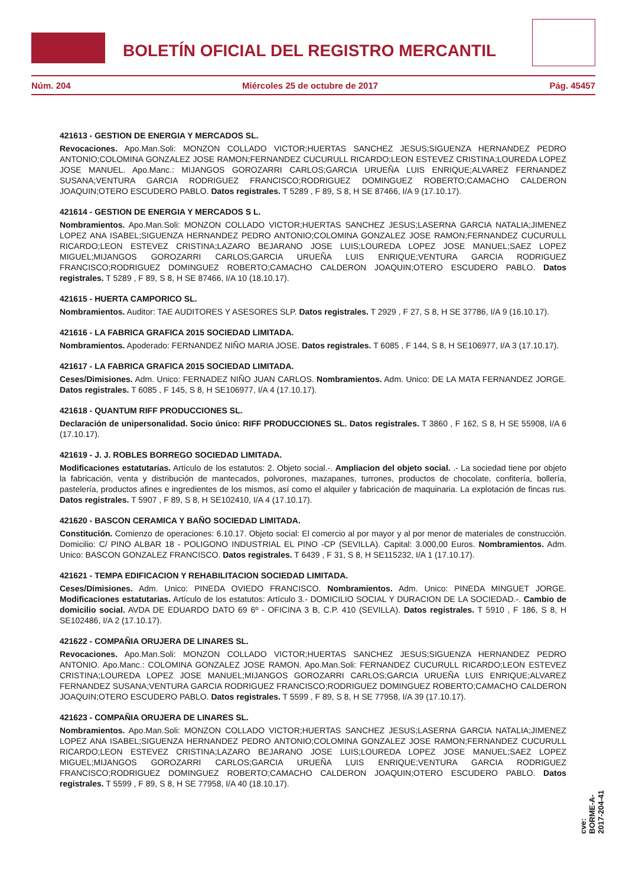BOLETÍN OFICIAL DEL REGISTRO MERCANTIL
Núm. 204 Miércoles 25 de octubre de 2017 Pág. 45457
421613 - GESTION DE ENERGIA Y MERCADOS SL.
Revocaciones. Apo.Man.Soli: MONZON COLLADO VICTOR;HUERTAS SANCHEZ JESUS;SIGUENZA HERNANDEZ PEDRO ANTONIO;COLOMINA GONZALEZ JOSE RAMON;FERNANDEZ CUCURULL RICARDO;LEON ESTEVEZ CRISTINA;LOUREDA LOPEZ JOSE MANUEL. Apo.Manc.: MIJANGOS GOROZARRI CARLOS;GARCIA URUEÑA LUIS ENRIQUE;ALVAREZ FERNANDEZ SUSANA;VENTURA GARCIA RODRIGUEZ FRANCISCO;RODRIGUEZ DOMINGUEZ ROBERTO;CAMACHO CALDERON JOAQUIN;OTERO ESCUDERO PABLO. Datos registrales. T 5289 , F 89, S 8, H SE 87466, I/A 9 (17.10.17).
421614 - GESTION DE ENERGIA Y MERCADOS S L.
Nombramientos. Apo.Man.Soli: MONZON COLLADO VICTOR;HUERTAS SANCHEZ JESUS;LASERNA GARCIA NATALIA;JIMENEZ LOPEZ ANA ISABEL;SIGUENZA HERNANDEZ PEDRO ANTONIO;COLOMINA GONZALEZ JOSE RAMON;FERNANDEZ CUCURULL RICARDO;LEON ESTEVEZ CRISTINA;LAZARO BEJARANO JOSE LUIS;LOUREDA LOPEZ JOSE MANUEL;SAEZ LOPEZ MIGUEL;MIJANGOS GOROZARRI CARLOS;GARCIA URUEÑA LUIS ENRIQUE;VENTURA GARCIA RODRIGUEZ FRANCISCO;RODRIGUEZ DOMINGUEZ ROBERTO;CAMACHO CALDERON JOAQUIN;OTERO ESCUDERO PABLO. Datos registrales. T 5289 , F 89, S 8, H SE 87466, I/A 10 (18.10.17).
421615 - HUERTA CAMPORICO SL.
Nombramientos. Auditor: TAE AUDITORES Y ASESORES SLP. Datos registrales. T 2929 , F 27, S 8, H SE 37786, I/A 9 (16.10.17).
421616 - LA FABRICA GRAFICA 2015 SOCIEDAD LIMITADA.
Nombramientos. Apoderado: FERNANDEZ NIÑO MARIA JOSE. Datos registrales. T 6085 , F 144, S 8, H SE106977, I/A 3 (17.10.17).
421617 - LA FABRICA GRAFICA 2015 SOCIEDAD LIMITADA.
Ceses/Dimisiones. Adm. Unico: FERNADEZ NIÑO JUAN CARLOS. Nombramientos. Adm. Unico: DE LA MATA FERNANDEZ JORGE. Datos registrales. T 6085 , F 145, S 8, H SE106977, I/A 4 (17.10.17).
421618 - QUANTUM RIFF PRODUCCIONES SL.
Declaración de unipersonalidad. Socio único: RIFF PRODUCCIONES SL. Datos registrales. T 3860 , F 162, S 8, H SE 55908, I/A 6 (17.10.17).
421619 - J. J. ROBLES BORREGO SOCIEDAD LIMITADA.
Modificaciones estatutarias. Artículo de los estatutos: 2. Objeto social.-. Ampliacion del objeto social. .- La sociedad tiene por objeto la fabricación, venta y distribución de mantecados, polvorones, mazapanes, turrones, productos de chocolate, confitería, bollería, pastelería, productos afines e ingredientes de los mismos, así como el alquiler y fabricación de maquinaria. La explotación de fincas rus. Datos registrales. T 5907 , F 89, S 8, H SE102410, I/A 4 (17.10.17).
421620 - BASCON CERAMICA Y BAÑO SOCIEDAD LIMITADA.
Constitución. Comienzo de operaciones: 6.10.17. Objeto social: El comercio al por mayor y al por menor de materiales de construcción. Domicilio: C/ PINO ALBAR 18 - POLIGONO INDUSTRIAL EL PINO -CP (SEVILLA). Capital: 3.000,00 Euros. Nombramientos. Adm. Unico: BASCON GONZALEZ FRANCISCO. Datos registrales. T 6439 , F 31, S 8, H SE115232, I/A 1 (17.10.17).
421621 - TEMPA EDIFICACION Y REHABILITACION SOCIEDAD LIMITADA.
Ceses/Dimisiones. Adm. Unico: PINEDA OVIEDO FRANCISCO. Nombramientos. Adm. Unico: PINEDA MINGUET JORGE. Modificaciones estatutarias. Artículo de los estatutos: Artículo 3.- DOMICILIO SOCIAL Y DURACION DE LA SOCIEDAD.-. Cambio de domicilio social. AVDA DE EDUARDO DATO 69 6º - OFICINA 3 B, C.P. 410 (SEVILLA). Datos registrales. T 5910 , F 186, S 8, H SE102486, I/A 2 (17.10.17).
421622 - COMPAÑIA ORUJERA DE LINARES SL.
Revocaciones. Apo.Man.Soli: MONZON COLLADO VICTOR;HUERTAS SANCHEZ JESUS;SIGUENZA HERNANDEZ PEDRO ANTONIO. Apo.Manc.: COLOMINA GONZALEZ JOSE RAMON. Apo.Man.Soli: FERNANDEZ CUCURULL RICARDO;LEON ESTEVEZ CRISTINA;LOUREDA LOPEZ JOSE MANUEL;MIJANGOS GOROZARRI CARLOS;GARCIA URUEÑA LUIS ENRIQUE;ALVAREZ FERNANDEZ SUSANA;VENTURA GARCIA RODRIGUEZ FRANCISCO;RODRIGUEZ DOMINGUEZ ROBERTO;CAMACHO CALDERON JOAQUIN;OTERO ESCUDERO PABLO. Datos registrales. T 5599 , F 89, S 8, H SE 77958, I/A 39 (17.10.17).
421623 - COMPAÑIA ORUJERA DE LINARES SL.
Nombramientos. Apo.Man.Soli: MONZON COLLADO VICTOR;HUERTAS SANCHEZ JESUS;LASERNA GARCIA NATALIA;JIMENEZ LOPEZ ANA ISABEL;SIGUENZA HERNANDEZ PEDRO ANTONIO;COLOMINA GONZALEZ JOSE RAMON;FERNANDEZ CUCURULL RICARDO;LEON ESTEVEZ CRISTINA;LAZARO BEJARANO JOSE LUIS;LOUREDA LOPEZ JOSE MANUEL;SAEZ LOPEZ MIGUEL;MIJANGOS GOROZARRI CARLOS;GARCIA URUEÑA LUIS ENRIQUE;VENTURA GARCIA RODRIGUEZ FRANCISCO;RODRIGUEZ DOMINGUEZ ROBERTO;CAMACHO CALDERON JOAQUIN;OTERO ESCUDERO PABLO. Datos registrales. T 5599 , F 89, S 8, H SE 77958, I/A 40 (18.10.17).
cve: BORME-A-2017-204-41